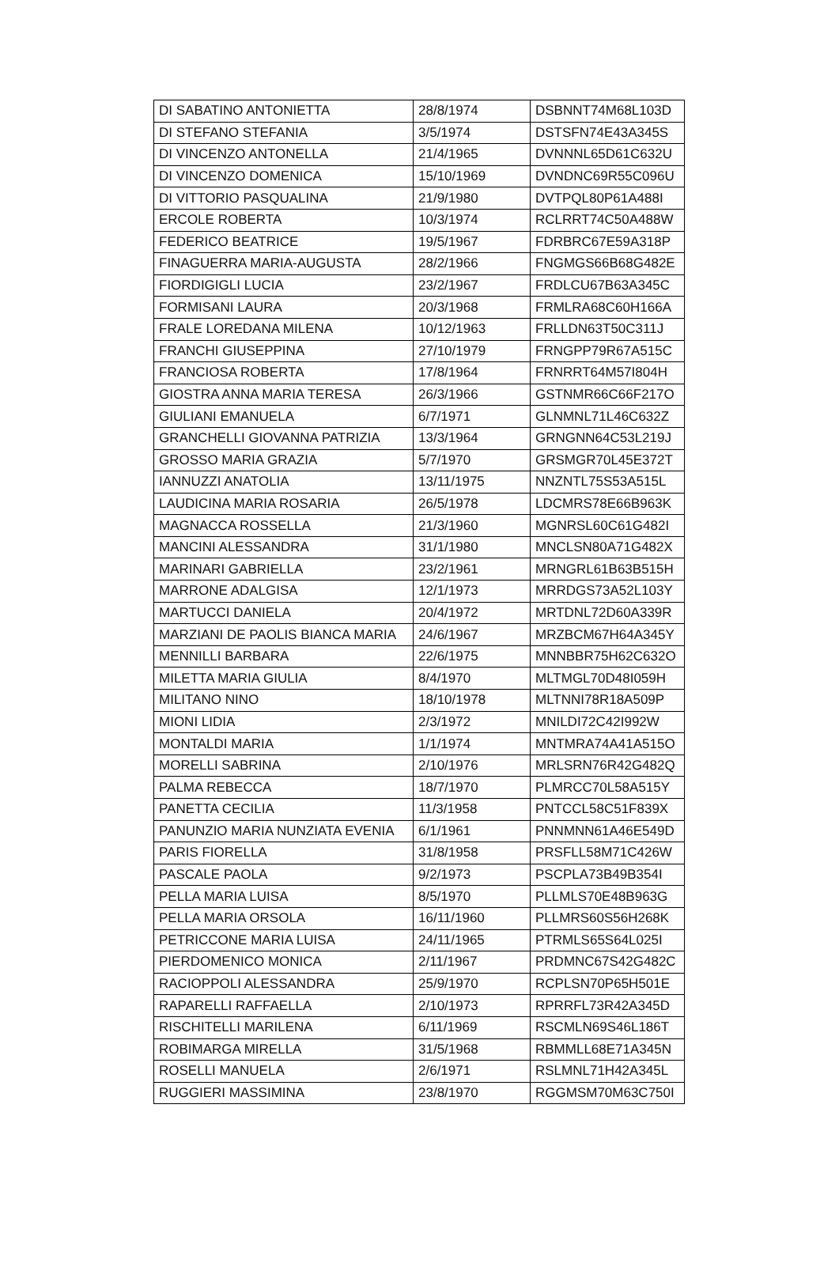| DI SABATINO ANTONIETTA | 28/8/1974 | DSBNNT74M68L103D |
| DI STEFANO STEFANIA | 3/5/1974 | DSTSFN74E43A345S |
| DI VINCENZO ANTONELLA | 21/4/1965 | DVNNNL65D61C632U |
| DI VINCENZO DOMENICA | 15/10/1969 | DVNDNC69R55C096U |
| DI VITTORIO PASQUALINA | 21/9/1980 | DVTPQL80P61A488I |
| ERCOLE ROBERTA | 10/3/1974 | RCLRRT74C50A488W |
| FEDERICO BEATRICE | 19/5/1967 | FDRBRC67E59A318P |
| FINAGUERRA MARIA-AUGUSTA | 28/2/1966 | FNGMGS66B68G482E |
| FIORDIGIGLI LUCIA | 23/2/1967 | FRDLCU67B63A345C |
| FORMISANI LAURA | 20/3/1968 | FRMLRA68C60H166A |
| FRALE LOREDANA MILENA | 10/12/1963 | FRLLDN63T50C311J |
| FRANCHI GIUSEPPINA | 27/10/1979 | FRNGPP79R67A515C |
| FRANCIOSA ROBERTA | 17/8/1964 | FRNRRT64M57I804H |
| GIOSTRA ANNA MARIA TERESA | 26/3/1966 | GSTNMR66C66F217O |
| GIULIANI EMANUELA | 6/7/1971 | GLNMNL71L46C632Z |
| GRANCHELLI GIOVANNA PATRIZIA | 13/3/1964 | GRNGNN64C53L219J |
| GROSSO MARIA GRAZIA | 5/7/1970 | GRSMGR70L45E372T |
| IANNUZZI ANATOLIA | 13/11/1975 | NNZNTL75S53A515L |
| LAUDICINA MARIA ROSARIA | 26/5/1978 | LDCMRS78E66B963K |
| MAGNACCA ROSSELLA | 21/3/1960 | MGNRSL60C61G482I |
| MANCINI ALESSANDRA | 31/1/1980 | MNCLSN80A71G482X |
| MARINARI GABRIELLA | 23/2/1961 | MRNGRL61B63B515H |
| MARRONE ADALGISA | 12/1/1973 | MRRDGS73A52L103Y |
| MARTUCCI DANIELA | 20/4/1972 | MRTDNL72D60A339R |
| MARZIANI DE PAOLIS BIANCA MARIA | 24/6/1967 | MRZBCM67H64A345Y |
| MENNILLI BARBARA | 22/6/1975 | MNNBBR75H62C632O |
| MILETTA MARIA GIULIA | 8/4/1970 | MLTMGL70D48I059H |
| MILITANO NINO | 18/10/1978 | MLTNNI78R18A509P |
| MIONI LIDIA | 2/3/1972 | MNILDI72C42I992W |
| MONTALDI MARIA | 1/1/1974 | MNTMRA74A41A515O |
| MORELLI SABRINA | 2/10/1976 | MRLSRN76R42G482Q |
| PALMA REBECCA | 18/7/1970 | PLMRCC70L58A515Y |
| PANETTA CECILIA | 11/3/1958 | PNTCCL58C51F839X |
| PANUNZIO MARIA NUNZIATA EVENIA | 6/1/1961 | PNNMNN61A46E549D |
| PARIS FIORELLA | 31/8/1958 | PRSFLL58M71C426W |
| PASCALE PAOLA | 9/2/1973 | PSCPLA73B49B354I |
| PELLA MARIA LUISA | 8/5/1970 | PLLMLS70E48B963G |
| PELLA MARIA ORSOLA | 16/11/1960 | PLLMRS60S56H268K |
| PETRICCONE MARIA LUISA | 24/11/1965 | PTRMLS65S64L025I |
| PIERDOMENICO MONICA | 2/11/1967 | PRDMNC67S42G482C |
| RACIOPPOLI ALESSANDRA | 25/9/1970 | RCPLSN70P65H501E |
| RAPARELLI RAFFAELLA | 2/10/1973 | RPRRFL73R42A345D |
| RISCHITELLI MARILENA | 6/11/1969 | RSCMLN69S46L186T |
| ROBIMARGA MIRELLA | 31/5/1968 | RBMMLL68E71A345N |
| ROSELLI MANUELA | 2/6/1971 | RSLMNL71H42A345L |
| RUGGIERI MASSIMINA | 23/8/1970 | RGGMSM70M63C750I |